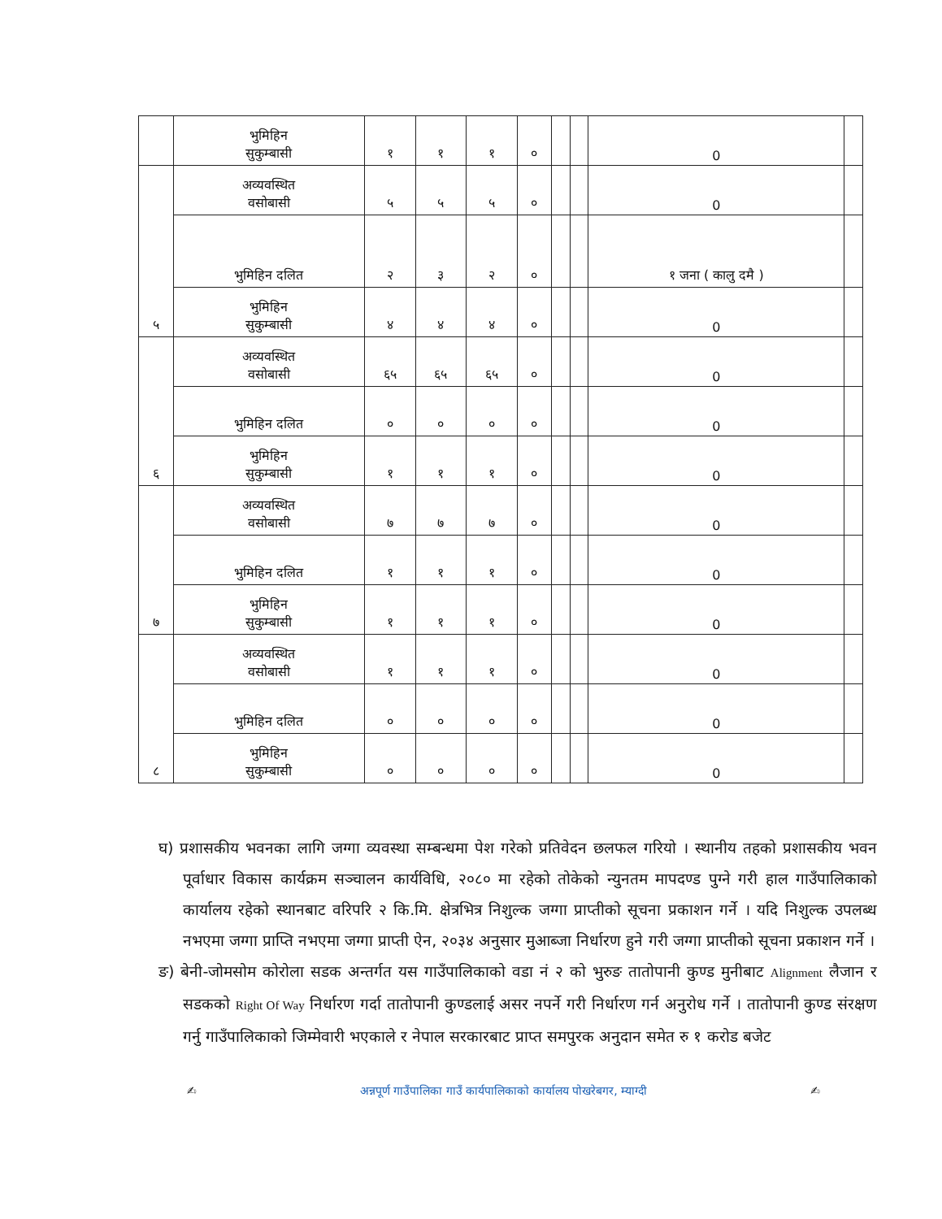| | भुमिहिन सुकुम्बासी | १ | १ | १ | ० | | | 0 | |
| ५ | अव्यवस्थित वसोबासी | ५ | ५ | ५ | ० | | | 0 | |
| | भुमिहिन दलित | २ | ३ | २ | ० | | | १ जना ( कालु दमै ) | |
| | भुमिहिन सुकुम्बासी | ४ | ४ | ४ | ० | | | 0 | |
| ६ | अव्यवस्थित वसोबासी | ६५ | ६५ | ६५ | ० | | | 0 | |
| | भुमिहिन दलित | ० | ० | ० | ० | | | 0 | |
| | भुमिहिन सुकुम्बासी | १ | १ | १ | ० | | | 0 | |
| ७ | अव्यवस्थित वसोबासी | ७ | ७ | ७ | ० | | | 0 | |
| | भुमिहिन दलित | १ | १ | १ | ० | | | 0 | |
| | भुमिहिन सुकुम्बासी | १ | १ | १ | ० | | | 0 | |
| ८ | अव्यवस्थित वसोबासी | १ | १ | १ | ० | | | 0 | |
| | भुमिहिन दलित | ० | ० | ० | ० | | | 0 | |
| | भुमिहिन सुकुम्बासी | ० | ० | ० | ० | | | 0 | |
घ) प्रशासकीय भवनका लागि जग्गा व्यवस्था सम्बन्धमा पेश गरेको प्रतिवेदन छलफल गरियो । स्थानीय तहको प्रशासकीय भवन पूर्वाधार विकास कार्यक्रम सञ्चालन कार्यविधि, २०८० मा रहेको तोकेको न्युनतम मापदण्ड पुग्ने गरी हाल गाउँपालिकाको कार्यालय रहेको स्थानबाट वरिपरि २ कि.मि. क्षेत्रभित्र निशुल्क जग्गा प्राप्तीको सूचना प्रकाशन गर्ने । यदि निशुल्क उपलब्ध नभएमा जग्गा प्राप्ति नभएमा जग्गा प्राप्ती ऐन, २०३४ अनुसार मुआब्जा निर्धारण हुने गरी जग्गा प्राप्तीको सूचना प्रकाशन गर्ने ।
ङ) बेनी-जोमसोम कोरोला सडक अन्तर्गत यस गाउँपालिकाको वडा नं २ को भुरुङ तातोपानी कुण्ड मुनीबाट Alignment लैजान र सडकको Right Of Way निर्धारण गर्दा तातोपानी कुण्डलाई असर नपर्ने गरी निर्धारण गर्न अनुरोध गर्ने । तातोपानी कुण्ड संरक्षण गर्नु गाउँपालिकाको जिम्मेवारी भएकाले र नेपाल सरकारबाट प्राप्त समपुरक अनुदान समेत रु १ करोड बजेट
✍ अन्नपूर्ण गाउँपालिका गाउँ कार्यपालिकाको कार्यालय पोखरेबगर, म्याग्दी ✍